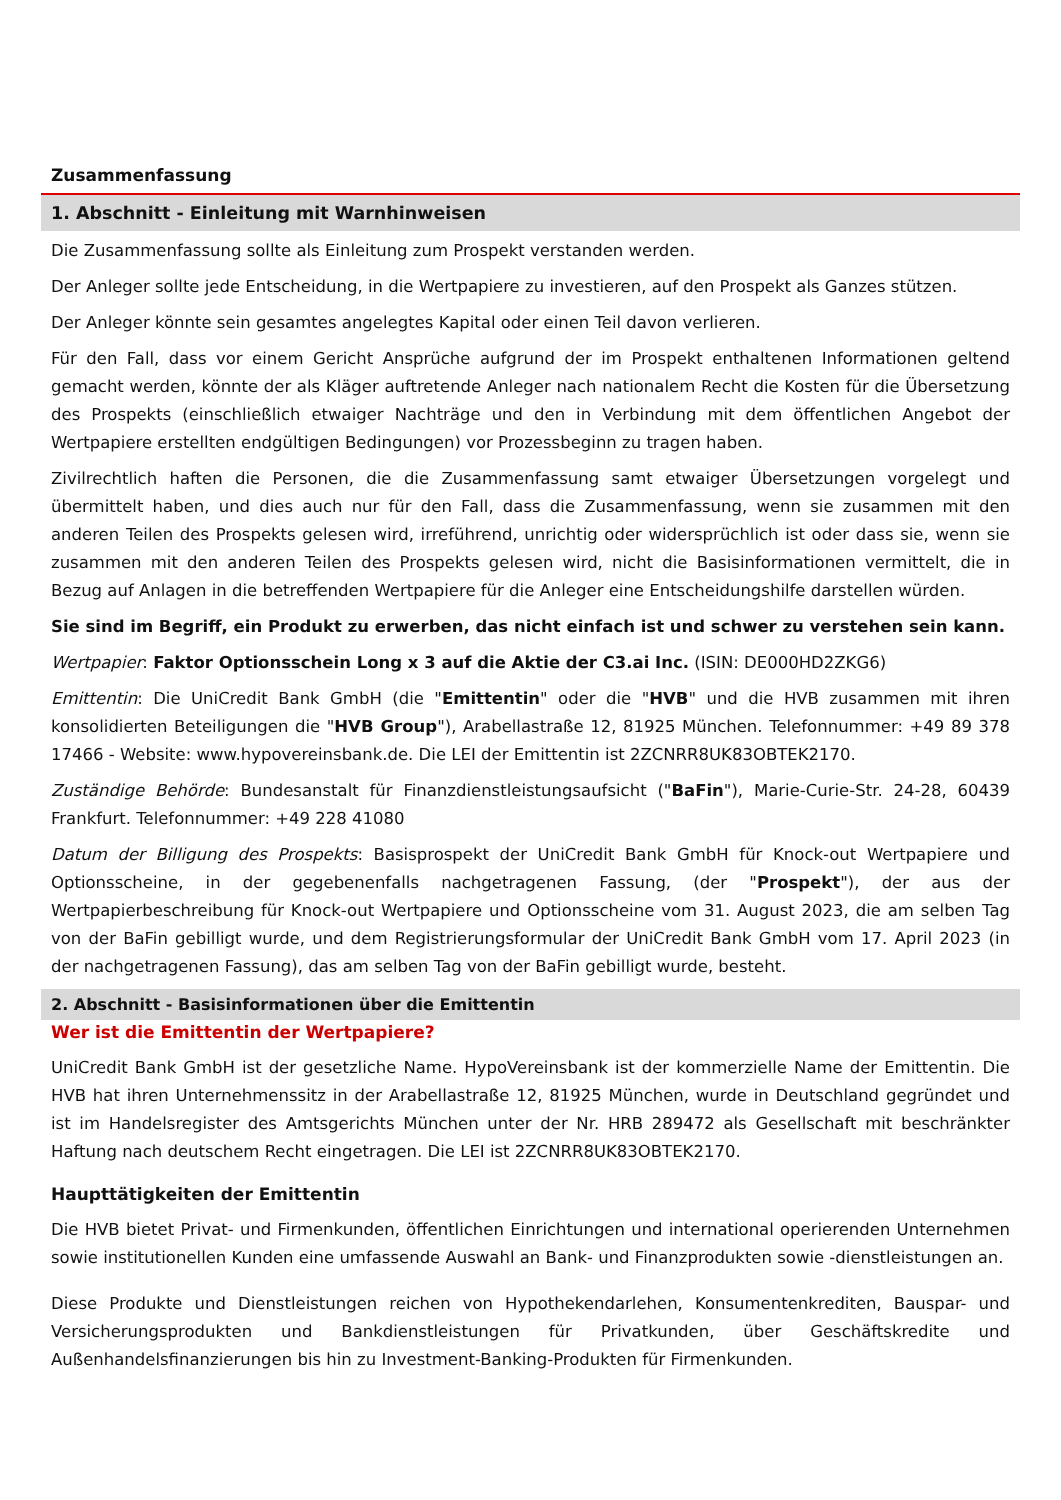Zusammenfassung
1. Abschnitt - Einleitung mit Warnhinweisen
Die Zusammenfassung sollte als Einleitung zum Prospekt verstanden werden.
Der Anleger sollte jede Entscheidung, in die Wertpapiere zu investieren, auf den Prospekt als Ganzes stützen.
Der Anleger könnte sein gesamtes angelegtes Kapital oder einen Teil davon verlieren.
Für den Fall, dass vor einem Gericht Ansprüche aufgrund der im Prospekt enthaltenen Informationen geltend gemacht werden, könnte der als Kläger auftretende Anleger nach nationalem Recht die Kosten für die Übersetzung des Prospekts (einschließlich etwaiger Nachträge und den in Verbindung mit dem öffentlichen Angebot der Wertpapiere erstellten endgültigen Bedingungen) vor Prozessbeginn zu tragen haben.
Zivilrechtlich haften die Personen, die die Zusammenfassung samt etwaiger Übersetzungen vorgelegt und übermittelt haben, und dies auch nur für den Fall, dass die Zusammenfassung, wenn sie zusammen mit den anderen Teilen des Prospekts gelesen wird, irreführend, unrichtig oder widersprüchlich ist oder dass sie, wenn sie zusammen mit den anderen Teilen des Prospekts gelesen wird, nicht die Basisinformationen vermittelt, die in Bezug auf Anlagen in die betreffenden Wertpapiere für die Anleger eine Entscheidungshilfe darstellen würden.
Sie sind im Begriff, ein Produkt zu erwerben, das nicht einfach ist und schwer zu verstehen sein kann.
Wertpapier: Faktor Optionsschein Long x 3 auf die Aktie der C3.ai Inc. (ISIN: DE000HD2ZKG6)
Emittentin: Die UniCredit Bank GmbH (die "Emittentin" oder die "HVB" und die HVB zusammen mit ihren konsolidierten Beteiligungen die "HVB Group"), Arabellastraße 12, 81925 München. Telefonnummer: +49 89 378 17466 - Website: www.hypovereinsbank.de. Die LEI der Emittentin ist 2ZCNRR8UK83OBTEK2170.
Zuständige Behörde: Bundesanstalt für Finanzdienstleistungsaufsicht ("BaFin"), Marie-Curie-Str. 24-28, 60439 Frankfurt. Telefonnummer: +49 228 41080
Datum der Billigung des Prospekts: Basisprospekt der UniCredit Bank GmbH für Knock-out Wertpapiere und Optionsscheine, in der gegebenenfalls nachgetragenen Fassung, (der "Prospekt"), der aus der Wertpapierbeschreibung für Knock-out Wertpapiere und Optionsscheine vom 31. August 2023, die am selben Tag von der BaFin gebilligt wurde, und dem Registrierungsformular der UniCredit Bank GmbH vom 17. April 2023 (in der nachgetragenen Fassung), das am selben Tag von der BaFin gebilligt wurde, besteht.
2. Abschnitt - Basisinformationen über die Emittentin
Wer ist die Emittentin der Wertpapiere?
UniCredit Bank GmbH ist der gesetzliche Name. HypoVereinsbank ist der kommerzielle Name der Emittentin. Die HVB hat ihren Unternehmenssitz in der Arabellastraße 12, 81925 München, wurde in Deutschland gegründet und ist im Handelsregister des Amtsgerichts München unter der Nr. HRB 289472 als Gesellschaft mit beschränkter Haftung nach deutschem Recht eingetragen. Die LEI ist 2ZCNRR8UK83OBTEK2170.
Haupttätigkeiten der Emittentin
Die HVB bietet Privat- und Firmenkunden, öffentlichen Einrichtungen und international operierenden Unternehmen sowie institutionellen Kunden eine umfassende Auswahl an Bank- und Finanzprodukten sowie -dienstleistungen an.
Diese Produkte und Dienstleistungen reichen von Hypothekendarlehen, Konsumentenkrediten, Bauspar- und Versicherungsprodukten und Bankdienstleistungen für Privatkunden, über Geschäftskredite und Außenhandelsfinanzierungen bis hin zu Investment-Banking-Produkten für Firmenkunden.